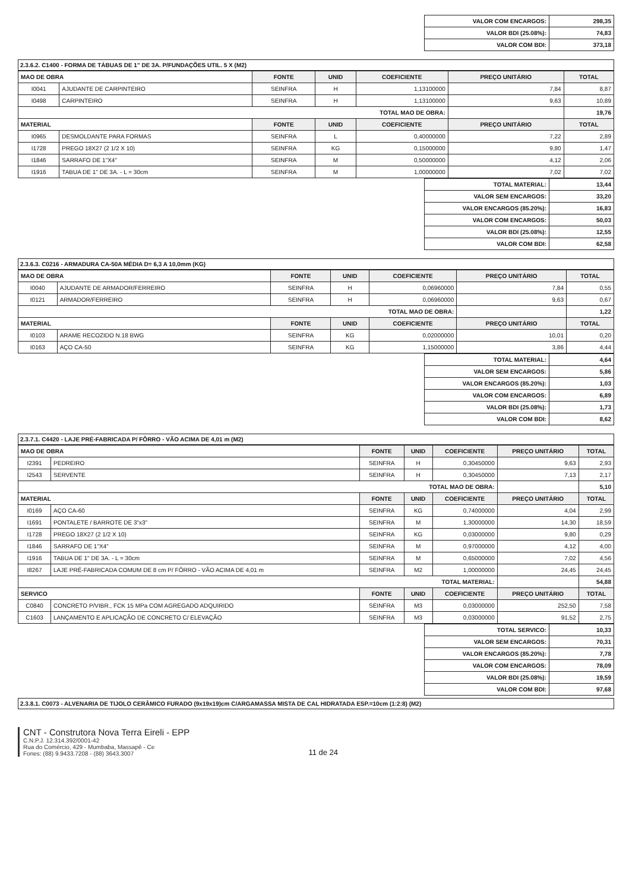| VALOR COM ENCARGOS: | 298,35 |
| VALOR BDI (25.08%): | 74,83 |
| VALOR COM BDI: | 373,18 |
2.3.6.2. C1400 - FORMA DE TÁBUAS DE 1" DE 3A. P/FUNDAÇÕES UTIL. 5 X (M2)
| MAO DE OBRA | | FONTE | UNID | COEFICIENTE | PREÇO UNITÁRIO | TOTAL |
| I0041 | AJUDANTE DE CARPINTEIRO | SEINFRA | H | 1,13100000 | 7,84 | 8,87 |
| I0498 | CARPINTEIRO | SEINFRA | H | 1,13100000 | 9,63 | 10,89 |
| TOTAL MAO DE OBRA: | | | | | | 19,76 |
| MATERIAL | | FONTE | UNID | COEFICIENTE | PREÇO UNITÁRIO | TOTAL |
| I0965 | DESMOLDANTE PARA FORMAS | SEINFRA | L | 0,40000000 | 7,22 | 2,89 |
| I1728 | PREGO 18X27 (2 1/2 X 10) | SEINFRA | KG | 0,15000000 | 9,80 | 1,47 |
| I1846 | SARRAFO DE 1"X4" | SEINFRA | M | 0,50000000 | 4,12 | 2,06 |
| I1916 | TABUA DE 1" DE 3A. - L = 30cm | SEINFRA | M | 1,00000000 | 7,02 | 7,02 |
| TOTAL MATERIAL: | 13,44 |
| VALOR SEM ENCARGOS: | 33,20 |
| VALOR ENCARGOS (85.20%): | 16,83 |
| VALOR COM ENCARGOS: | 50,03 |
| VALOR BDI (25.08%): | 12,55 |
| VALOR COM BDI: | 62,58 |
2.3.6.3. C0216 - ARMADURA CA-50A MÉDIA D= 6,3 A 10,0mm (KG)
| MAO DE OBRA | | FONTE | UNID | COEFICIENTE | PREÇO UNITÁRIO | TOTAL |
| I0040 | AJUDANTE DE ARMADOR/FERREIRO | SEINFRA | H | 0,06960000 | 7,84 | 0,55 |
| I0121 | ARMADOR/FERREIRO | SEINFRA | H | 0,06960000 | 9,63 | 0,67 |
| TOTAL MAO DE OBRA: | | | | | | 1,22 |
| MATERIAL | | FONTE | UNID | COEFICIENTE | PREÇO UNITÁRIO | TOTAL |
| I0103 | ARAME RECOZIDO N.18 BWG | SEINFRA | KG | 0,02000000 | 10,01 | 0,20 |
| I0163 | AÇO CA-50 | SEINFRA | KG | 1,15000000 | 3,86 | 4,44 |
| TOTAL MATERIAL: | 4,64 |
| VALOR SEM ENCARGOS: | 5,86 |
| VALOR ENCARGOS (85.20%): | 1,03 |
| VALOR COM ENCARGOS: | 6,89 |
| VALOR BDI (25.08%): | 1,73 |
| VALOR COM BDI: | 8,62 |
2.3.7.1. C4420 - LAJE PRÉ-FABRICADA P/ FÔRRO - VÃO ACIMA DE 4,01 m (M2)
| MAO DE OBRA | | FONTE | UNID | COEFICIENTE | PREÇO UNITÁRIO | TOTAL |
| I2391 | PEDREIRO | SEINFRA | H | 0,30450000 | 9,63 | 2,93 |
| I2543 | SERVENTE | SEINFRA | H | 0,30450000 | 7,13 | 2,17 |
| TOTAL MAO DE OBRA: | | | | | | 5,10 |
| MATERIAL | | FONTE | UNID | COEFICIENTE | PREÇO UNITÁRIO | TOTAL |
| I0169 | AÇO CA-60 | SEINFRA | KG | 0,74000000 | 4,04 | 2,99 |
| I1691 | PONTALETE / BARROTE DE 3"x3" | SEINFRA | M | 1,30000000 | 14,30 | 18,59 |
| I1728 | PREGO 18X27 (2 1/2 X 10) | SEINFRA | KG | 0,03000000 | 9,80 | 0,29 |
| I1846 | SARRAFO DE 1"X4" | SEINFRA | M | 0,97000000 | 4,12 | 4,00 |
| I1916 | TABUA DE 1" DE 3A. - L = 30cm | SEINFRA | M | 0,65000000 | 7,02 | 4,56 |
| I8267 | LAJE PRÉ-FABRICADA COMUM DE 8 cm P/ FÔRRO - VÃO ACIMA DE 4,01 m | SEINFRA | M2 | 1,00000000 | 24,45 | 24,45 |
| TOTAL MATERIAL: | | | | | | 54,88 |
| SERVICO | | FONTE | UNID | COEFICIENTE | PREÇO UNITÁRIO | TOTAL |
| C0840 | CONCRETO P/VIBR., FCK 15 MPa COM AGREGADO ADQUIRIDO | SEINFRA | M3 | 0,03000000 | 252,50 | 7,58 |
| C1603 | LANÇAMENTO E APLICAÇÃO DE CONCRETO C/ ELEVAÇÃO | SEINFRA | M3 | 0,03000000 | 91,52 | 2,75 |
| TOTAL SERVICO: | 10,33 |
| VALOR SEM ENCARGOS: | 70,31 |
| VALOR ENCARGOS (85.20%): | 7,78 |
| VALOR COM ENCARGOS: | 78,09 |
| VALOR BDI (25.08%): | 19,59 |
| VALOR COM BDI: | 97,68 |
2.3.8.1. C0073 - ALVENARIA DE TIJOLO CERÂMICO FURADO (9x19x19)cm C/ARGAMASSA MISTA DE CAL HIDRATADA ESP.=10cm (1:2:8) (M2)
CNT - Construtora Nova Terra Eireli - EPP
C.N.P.J. 12.314.392/0001-42
Rua do Comércio, 429 - Mumbaba, Massapê - Ce
Fones: (88) 9.9433.7208 - (88) 3643.3007
11 de 24